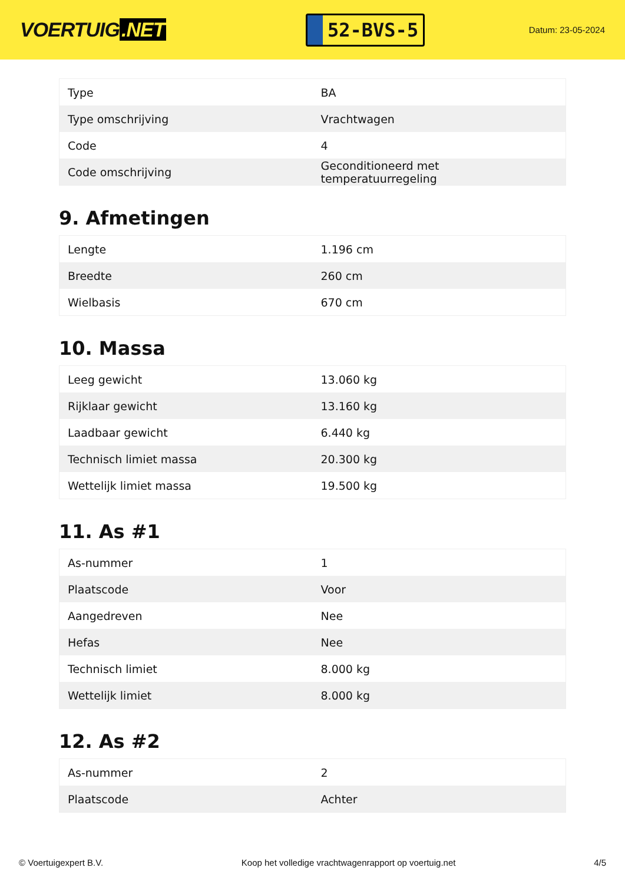VOERTUIG.NET
52-BVS-5
Datum: 23-05-2024
| Type | BA |
| Type omschrijving | Vrachtwagen |
| Code | 4 |
| Code omschrijving | Geconditioneerd met temperatuurregeling |
9. Afmetingen
| Lengte | 1.196 cm |
| Breedte | 260 cm |
| Wielbasis | 670 cm |
10. Massa
| Leeg gewicht | 13.060 kg |
| Rijklaar gewicht | 13.160 kg |
| Laadbaar gewicht | 6.440 kg |
| Technisch limiet massa | 20.300 kg |
| Wettelijk limiet massa | 19.500 kg |
11. As #1
| As-nummer | 1 |
| Plaatscode | Voor |
| Aangedreven | Nee |
| Hefas | Nee |
| Technisch limiet | 8.000 kg |
| Wettelijk limiet | 8.000 kg |
12. As #2
| As-nummer | 2 |
| Plaatscode | Achter |
© Voertuigexpert B.V. Koop het volledige vrachtwagenrapport op voertuig.net 4/5